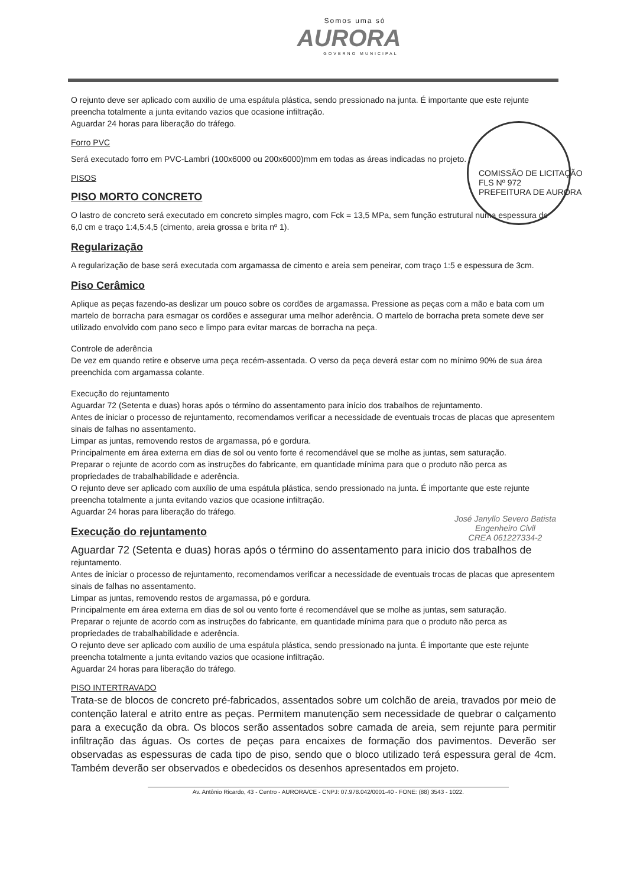Somos uma só
AURORA
GOVERNO MUNICIPAL
COMISSÃO DE LICITAÇÃO
FLS Nº 972
PREFEITURA DE AURORA
O rejunto deve ser aplicado com auxilio de uma espátula plástica, sendo pressionado na junta. É importante que este rejunte preencha totalmente a junta evitando vazios que ocasione infiltração.
Aguardar 24 horas para liberação do tráfego.
Forro PVC
Será executado forro em PVC-Lambri (100x6000 ou 200x6000)mm em todas as áreas indicadas no projeto.
PISOS
PISO MORTO CONCRETO
O lastro de concreto será executado em concreto simples magro, com Fck = 13,5 MPa, sem função estrutural numa espessura de 6,0 cm e traço 1:4,5:4,5 (cimento, areia grossa e brita nº 1).
Regularização
A regularização de base será executada com argamassa de cimento e areia sem peneirar, com traço 1:5 e espessura de 3cm.
Piso Cerâmico
Aplique as peças fazendo-as deslizar um pouco sobre os cordões de argamassa. Pressione as peças com a mão e bata com um martelo de borracha para esmagar os cordões e assegurar uma melhor aderência. O martelo de borracha preta somete deve ser utilizado envolvido com pano seco e limpo para evitar marcas de borracha na peça.
Controle de aderência
De vez em quando retire e observe uma peça recém-assentada. O verso da peça deverá estar com no mínimo 90% de sua área preenchida com argamassa colante.
Execução do rejuntamento
Aguardar 72 (Setenta e duas) horas após o término do assentamento para início dos trabalhos de rejuntamento.
Antes de iniciar o processo de rejuntamento, recomendamos verificar a necessidade de eventuais trocas de placas que apresentem sinais de falhas no assentamento.
Limpar as juntas, removendo restos de argamassa, pó e gordura.
Principalmente em área externa em dias de sol ou vento forte é recomendável que se molhe as juntas, sem saturação.
Preparar o rejunte de acordo com as instruções do fabricante, em quantidade mínima para que o produto não perca as propriedades de trabalhabilidade e aderência.
O rejunto deve ser aplicado com auxílio de uma espátula plástica, sendo pressionado na junta. É importante que este rejunte preencha totalmente a junta evitando vazios que ocasione infiltração.
Aguardar 24 horas para liberação do tráfego.
José Janyllo Severo Batista
Engenheiro Civil
CREA 061227334-2
Execução do rejuntamento
Aguardar 72 (Setenta e duas) horas após o término do assentamento para inicio dos trabalhos de rejuntamento.
Antes de iniciar o processo de rejuntamento, recomendamos verificar a necessidade de eventuais trocas de placas que apresentem sinais de falhas no assentamento.
Limpar as juntas, removendo restos de argamassa, pó e gordura.
Principalmente em área externa em dias de sol ou vento forte é recomendável que se molhe as juntas, sem saturação.
Preparar o rejunte de acordo com as instruções do fabricante, em quantidade mínima para que o produto não perca as propriedades de trabalhabilidade e aderência.
O rejunto deve ser aplicado com auxilio de uma espátula plástica, sendo pressionado na junta. É importante que este rejunte preencha totalmente a junta evitando vazios que ocasione infiltração.
Aguardar 24 horas para liberação do tráfego.
PISO INTERTRAVADO
Trata-se de blocos de concreto pré-fabricados, assentados sobre um colchão de areia, travados por meio de contenção lateral e atrito entre as peças. Permitem manutenção sem necessidade de quebrar o calçamento para a execução da obra. Os blocos serão assentados sobre camada de areia, sem rejunte para permitir infiltração das águas. Os cortes de peças para encaixes de formação dos pavimentos. Deverão ser observadas as espessuras de cada tipo de piso, sendo que o bloco utilizado terá espessura geral de 4cm. Também deverão ser observados e obedecidos os desenhos apresentados em projeto.
Av. Antônio Ricardo, 43 - Centro - AURORA/CE - CNPJ: 07.978.042/0001-40 - FONE: (88) 3543 - 1022.